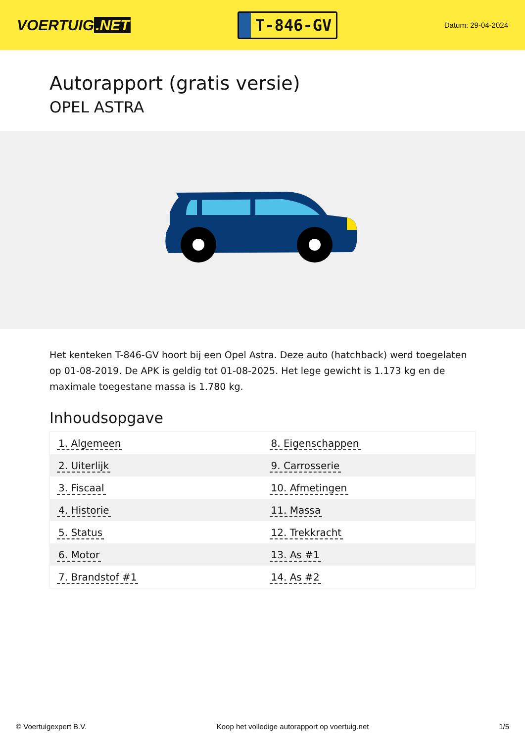VOERTUIG.NET
T-846-GV
Datum: 29-04-2024
Autorapport (gratis versie)
OPEL ASTRA
Het kenteken T-846-GV hoort bij een Opel Astra. Deze auto (hatchback) werd toegelaten op 01-08-2019. De APK is geldig tot 01-08-2025. Het lege gewicht is 1.173 kg en de maximale toegestane massa is 1.780 kg.
Inhoudsopgave
| 1. Algemeen | 8. Eigenschappen |
| 2. Uiterlijk | 9. Carrosserie |
| 3. Fiscaal | 10. Afmetingen |
| 4. Historie | 11. Massa |
| 5. Status | 12. Trekkracht |
| 6. Motor | 13. As #1 |
| 7. Brandstof #1 | 14. As #2 |
© Voertuigexpert B.V. Koop het volledige autorapport op voertuig.net 1/5